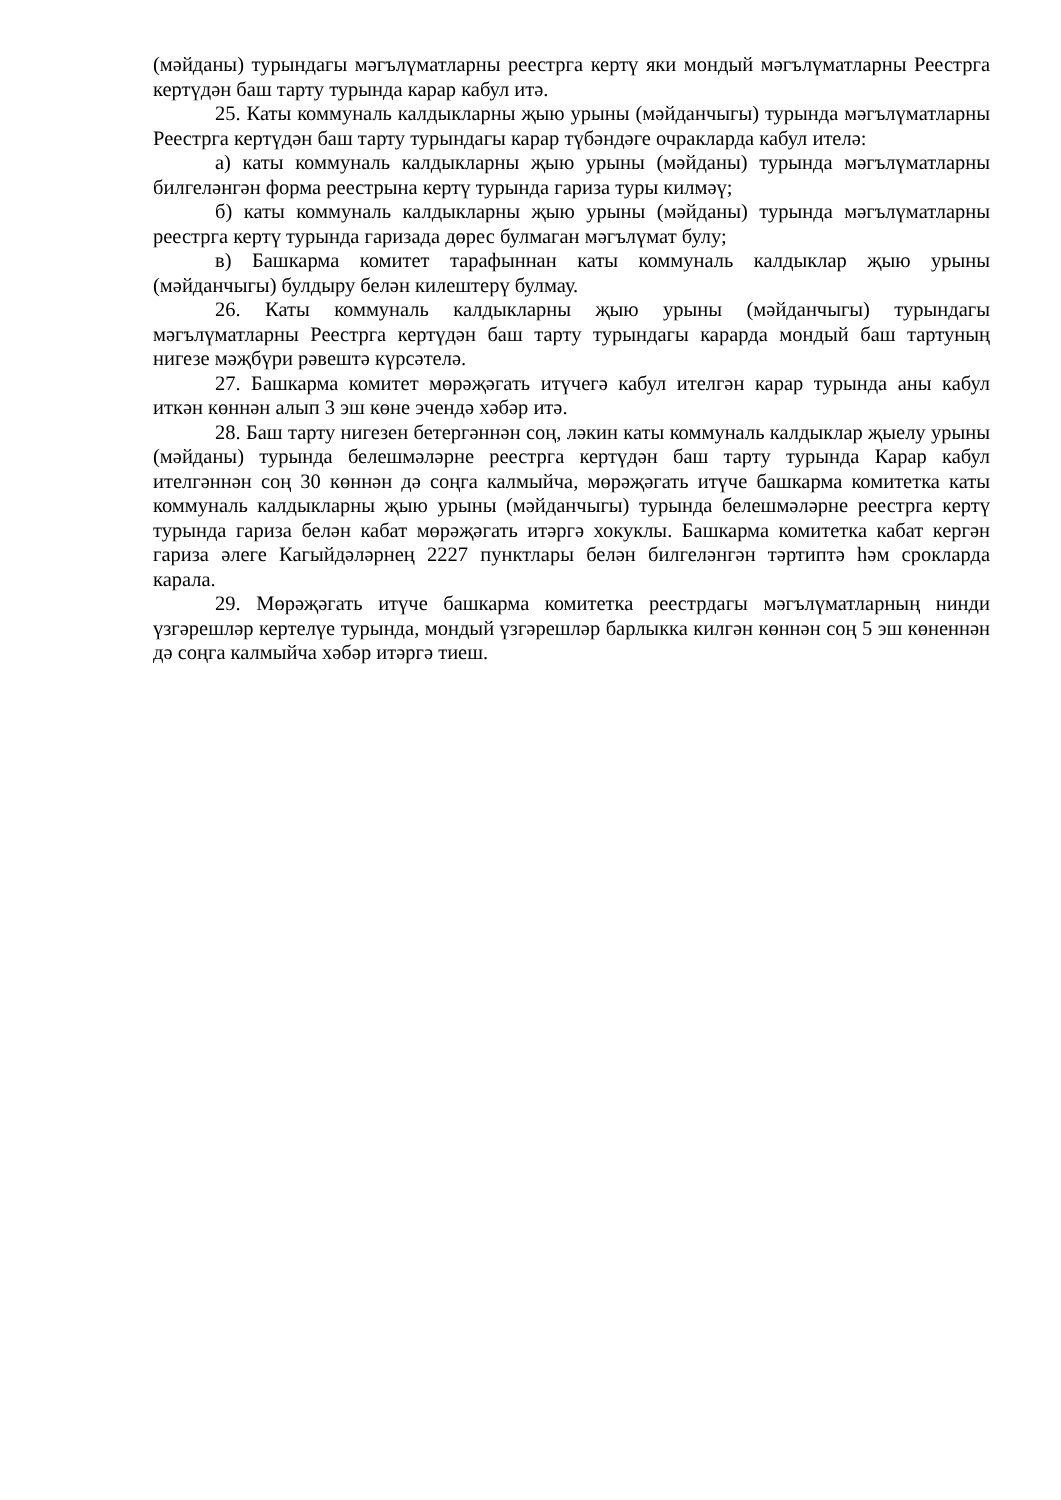(мәйданы) турындагы мәгълүматларны реестрга кертү яки мондый мәгълүматларны Реестрга кертүдән баш тарту турында карар кабул итә.
25. Каты коммуналь калдыкларны җыю урыны (мәйданчыгы) турында мәгълүматларны Реестрга кертүдән баш тарту турындагы карар түбәндәге очракларда кабул ителә:
а) каты коммуналь калдыкларны җыю урыны (мәйданы) турында мәгълүматларны билгеләнгән форма реестрына кертү турында гариза туры килмәү;
б) каты коммуналь калдыкларны җыю урыны (мәйданы) турында мәгълүматларны реестрга кертү турында гаризада дөрес булмаган мәгълүмат булу;
в) Башкарма комитет тарафыннан каты коммуналь калдыклар җыю урыны (мәйданчыгы) булдыру белән килештерү булмау.
26. Каты коммуналь калдыкларны җыю урыны (мәйданчыгы) турындагы мәгълүматларны Реестрга кертүдән баш тарту турындагы карарда мондый баш тартуның нигезе мәҗбүри рәвештә күрсәтелә.
27. Башкарма комитет мөрәҗәгать итүчегә кабул ителгән карар турында аны кабул иткән көннән алып 3 эш көне эчендә хәбәр итә.
28. Баш тарту нигезен бетергәннән соң, ләкин каты коммуналь калдыклар җыелу урыны (мәйданы) турында белешмәләрне реестрга кертүдән баш тарту турында Карар кабул ителгәннән соң 30 көннән дә соңга калмыйча, мөрәҗәгать итүче башкарма комитетка каты коммуналь калдыкларны җыю урыны (мәйданчыгы) турында белешмәләрне реестрга кертү турында гариза белән кабат мөрәҗәгать итәргә хокуклы. Башкарма комитетка кабат кергән гариза әлеге Кагыйдәләрнең 2227 пунктлары белән билгеләнгән тәртиптә һәм срокларда карала.
29. Мөрәҗәгать итүче башкарма комитетка реестрдагы мәгълүматларның нинди үзгәрешләр кертелүе турында, мондый үзгәрешләр барлыкка килгән көннән соң 5 эш көненнән дә соңга калмыйча хәбәр итәргә тиеш.